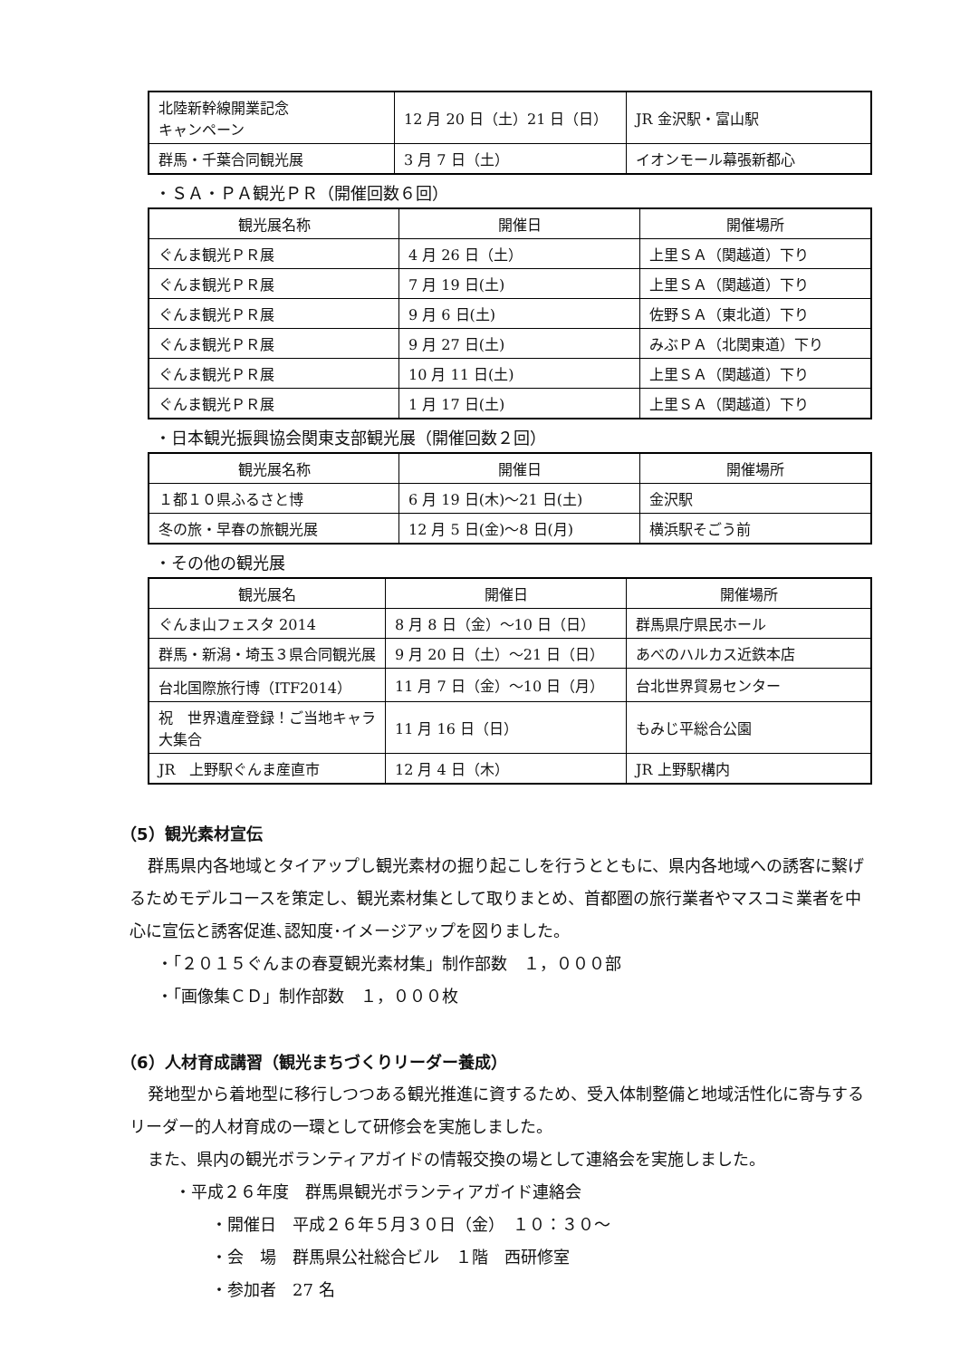| 北陸新幹線開業記念 キャンペーン | 12 月 20 日（土）21 日（日） | JR 金沢駅・富山駅 |
| 群馬・千葉合同観光展 | 3 月 7 日（土） | イオンモール幕張新都心 |
・ＳＡ・ＰＡ観光ＰＲ（開催回数６回）
| 観光展名称 | 開催日 | 開催場所 |
| --- | --- | --- |
| ぐんま観光ＰＲ展 | 4 月 26 日（土） | 上里ＳＡ（関越道）下り |
| ぐんま観光ＰＲ展 | 7 月 19 日(土) | 上里ＳＡ（関越道）下り |
| ぐんま観光ＰＲ展 | 9 月 6 日(土) | 佐野ＳＡ（東北道）下り |
| ぐんま観光ＰＲ展 | 9 月 27 日(土) | みぶＰＡ（北関東道）下り |
| ぐんま観光ＰＲ展 | 10 月 11 日(土) | 上里ＳＡ（関越道）下り |
| ぐんま観光ＰＲ展 | 1 月 17 日(土) | 上里ＳＡ（関越道）下り |
・日本観光振興協会関東支部観光展（開催回数２回）
| 観光展名称 | 開催日 | 開催場所 |
| --- | --- | --- |
| １都１０県ふるさと博 | 6 月 19 日(木)～21 日(土) | 金沢駅 |
| 冬の旅・早春の旅観光展 | 12 月 5 日(金)～8 日(月) | 横浜駅そごう前 |
・その他の観光展
| 観光展名 | 開催日 | 開催場所 |
| --- | --- | --- |
| ぐんま山フェスタ 2014 | 8 月 8 日（金）～10 日（日） | 群馬県庁県民ホール |
| 群馬・新潟・埼玉３県合同観光展 | 9 月 20 日（土）～21 日（日） | あべのハルカス近鉄本店 |
| 台北国際旅行博（ITF2014） | 11 月 7 日（金）～10 日（月） | 台北世界貿易センター |
| 祝 世界遺産登録！ご当地キャラ大集合 | 11 月 16 日（日） | もみじ平総合公園 |
| JR 上野駅ぐんま産直市 | 12 月 4 日（木） | JR 上野駅構内 |
（5）観光素材宣伝
群馬県内各地域とタイアップし観光素材の掘り起こしを行うとともに、県内各地域への誘客に繋げるためモデルコースを策定し、観光素材集として取りまとめ、首都圏の旅行業者やマスコミ業者を中心に宣伝と誘客促進､認知度･イメージアップを図りました。
・「２０１５ぐんまの春夏観光素材集」制作部数　１，０００部
・「画像集ＣＤ」制作部数　１，０００枚
（6）人材育成講習（観光まちづくりリーダー養成）
発地型から着地型に移行しつつある観光推進に資するため、受入体制整備と地域活性化に寄与するリーダー的人材育成の一環として研修会を実施しました。
また、県内の観光ボランティアガイドの情報交換の場として連絡会を実施しました。
・平成２６年度　群馬県観光ボランティアガイド連絡会
・開催日　平成２６年５月３０日（金）　１０：３０～
・会　場　群馬県公社総合ビル　１階　西研修室
・参加者　27 名